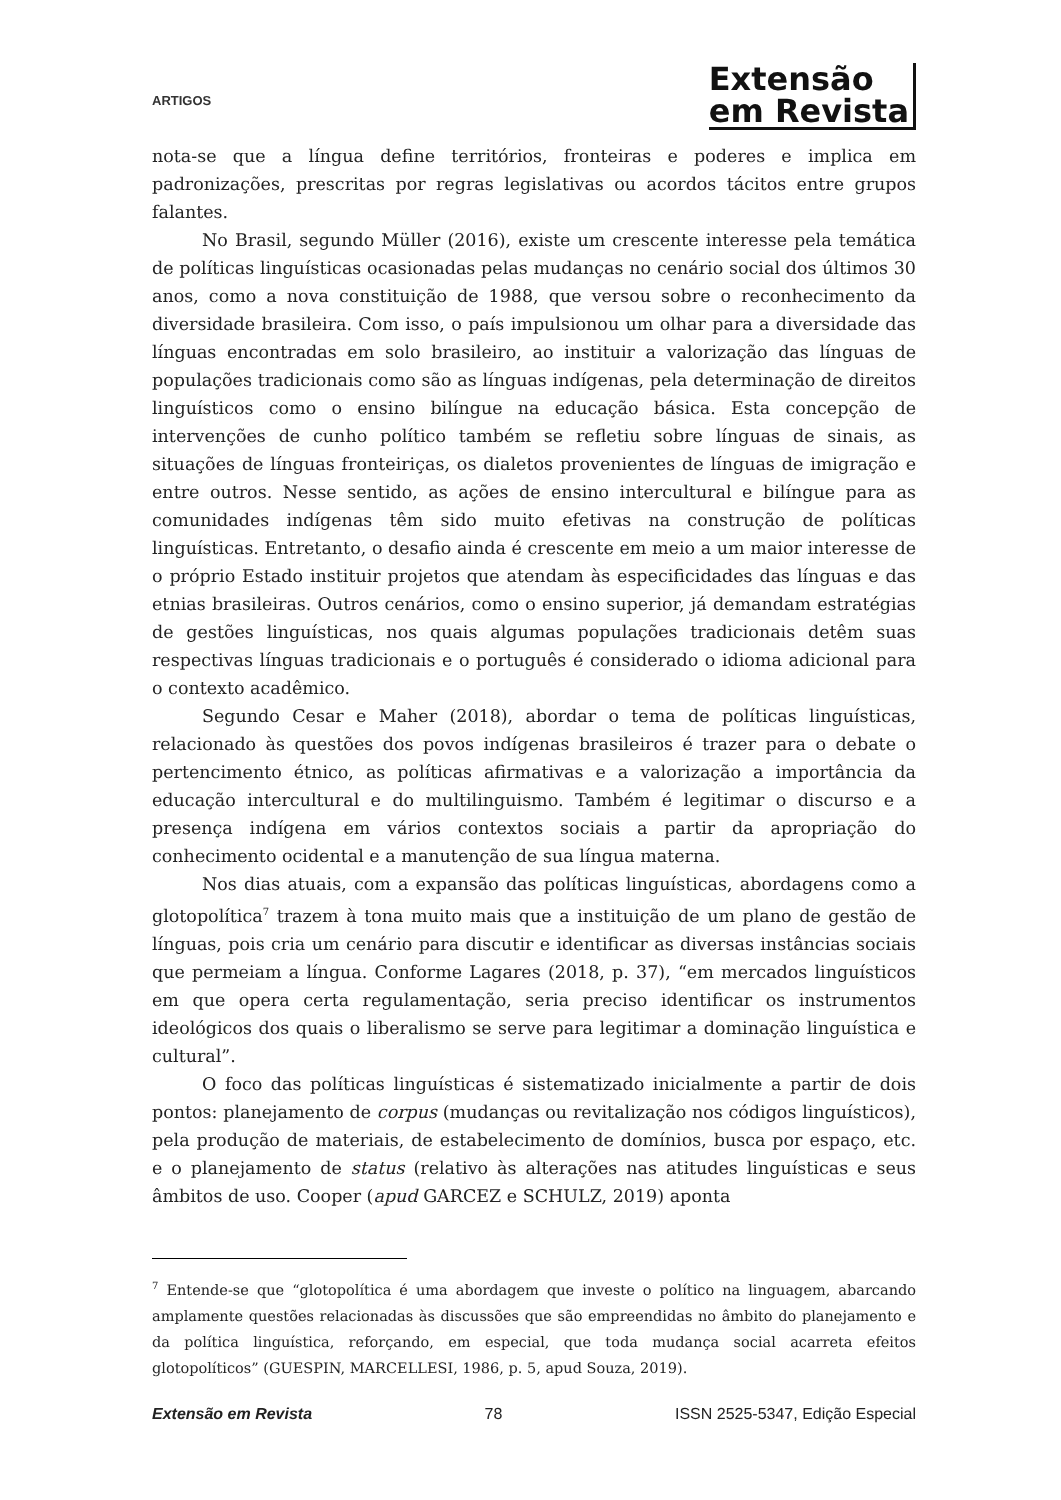ARTIGOS
Extensão
em Revista
nota-se que a língua define territórios, fronteiras e poderes e implica em padronizações, prescritas por regras legislativas ou acordos tácitos entre grupos falantes.
No Brasil, segundo Müller (2016), existe um crescente interesse pela temática de políticas linguísticas ocasionadas pelas mudanças no cenário social dos últimos 30 anos, como a nova constituição de 1988, que versou sobre o reconhecimento da diversidade brasileira. Com isso, o país impulsionou um olhar para a diversidade das línguas encontradas em solo brasileiro, ao instituir a valorização das línguas de populações tradicionais como são as línguas indígenas, pela determinação de direitos linguísticos como o ensino bilíngue na educação básica. Esta concepção de intervenções de cunho político também se refletiu sobre línguas de sinais, as situações de línguas fronteiriças, os dialetos provenientes de línguas de imigração e entre outros. Nesse sentido, as ações de ensino intercultural e bilíngue para as comunidades indígenas têm sido muito efetivas na construção de políticas linguísticas. Entretanto, o desafio ainda é crescente em meio a um maior interesse de o próprio Estado instituir projetos que atendam às especificidades das línguas e das etnias brasileiras. Outros cenários, como o ensino superior, já demandam estratégias de gestões linguísticas, nos quais algumas populações tradicionais detêm suas respectivas línguas tradicionais e o português é considerado o idioma adicional para o contexto acadêmico.
Segundo Cesar e Maher (2018), abordar o tema de políticas linguísticas, relacionado às questões dos povos indígenas brasileiros é trazer para o debate o pertencimento étnico, as políticas afirmativas e a valorização a importância da educação intercultural e do multilinguismo. Também é legitimar o discurso e a presença indígena em vários contextos sociais a partir da apropriação do conhecimento ocidental e a manutenção de sua língua materna.
Nos dias atuais, com a expansão das políticas linguísticas, abordagens como a glotopolítica<sup>7</sup> trazem à tona muito mais que a instituição de um plano de gestão de línguas, pois cria um cenário para discutir e identificar as diversas instâncias sociais que permeiam a língua. Conforme Lagares (2018, p. 37), “em mercados linguísticos em que opera certa regulamentação, seria preciso identificar os instrumentos ideológicos dos quais o liberalismo se serve para legitimar a dominação linguística e cultural”.
O foco das políticas linguísticas é sistematizado inicialmente a partir de dois pontos: planejamento de corpus (mudanças ou revitalização nos códigos linguísticos), pela produção de materiais, de estabelecimento de domínios, busca por espaço, etc. e o planejamento de status (relativo às alterações nas atitudes linguísticas e seus âmbitos de uso. Cooper (apud GARCEZ e SCHULZ, 2019) aponta
<sup>7</sup> Entende-se que “glotopolítica é uma abordagem que investe o político na linguagem, abarcando amplamente questões relacionadas às discussões que são empreendidas no âmbito do planejamento e da política linguística, reforçando, em especial, que toda mudança social acarreta efeitos glotopolíticos” (GUESPIN, MARCELLESI, 1986, p. 5, apud Souza, 2019).
Extensão em Revista 78 ISSN 2525-5347, Edição Especial